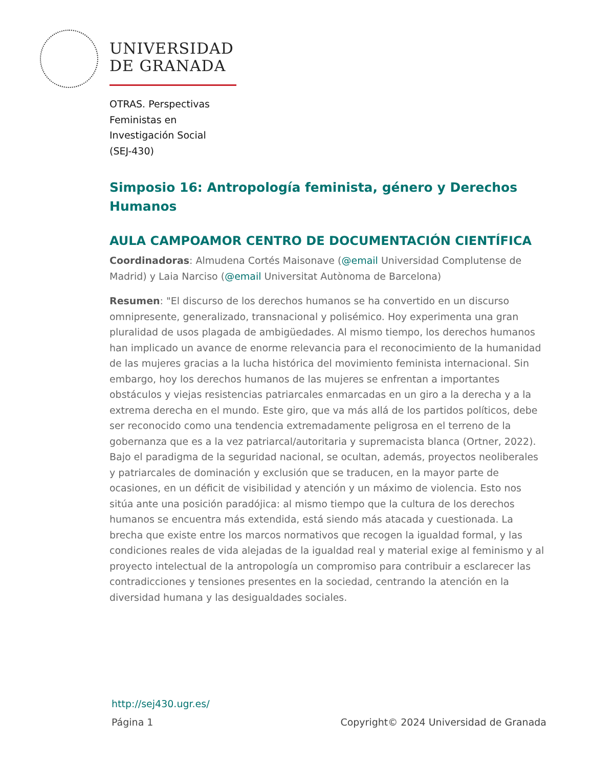UNIVERSIDAD
DE GRANADA
OTRAS. Perspectivas
Feministas en
Investigación Social
(SEJ-430)
Simposio 16: Antropología feminista, género y Derechos Humanos
AULA CAMPOAMOR CENTRO DE DOCUMENTACIÓN CIENTÍFICA
Coordinadoras: Almudena Cortés Maisonave (@email Universidad Complutense de Madrid) y Laia Narciso (@email Universitat Autònoma de Barcelona)
Resumen: "El discurso de los derechos humanos se ha convertido en un discurso omnipresente, generalizado, transnacional y polisémico. Hoy experimenta una gran pluralidad de usos plagada de ambigüedades. Al mismo tiempo, los derechos humanos han implicado un avance de enorme relevancia para el reconocimiento de la humanidad de las mujeres gracias a la lucha histórica del movimiento feminista internacional. Sin embargo, hoy los derechos humanos de las mujeres se enfrentan a importantes obstáculos y viejas resistencias patriarcales enmarcadas en un giro a la derecha y a la extrema derecha en el mundo. Este giro, que va más allá de los partidos políticos, debe ser reconocido como una tendencia extremadamente peligrosa en el terreno de la gobernanza que es a la vez patriarcal/autoritaria y supremacista blanca (Ortner, 2022). Bajo el paradigma de la seguridad nacional, se ocultan, además, proyectos neoliberales y patriarcales de dominación y exclusión que se traducen, en la mayor parte de ocasiones, en un déficit de visibilidad y atención y un máximo de violencia. Esto nos sitúa ante una posición paradójica: al mismo tiempo que la cultura de los derechos humanos se encuentra más extendida, está siendo más atacada y cuestionada. La brecha que existe entre los marcos normativos que recogen la igualdad formal, y las condiciones reales de vida alejadas de la igualdad real y material exige al feminismo y al proyecto intelectual de la antropología un compromiso para contribuir a esclarecer las contradicciones y tensiones presentes en la sociedad, centrando la atención en la diversidad humana y las desigualdades sociales.
http://sej430.ugr.es/
Página 1 Copyright© 2024 Universidad de Granada